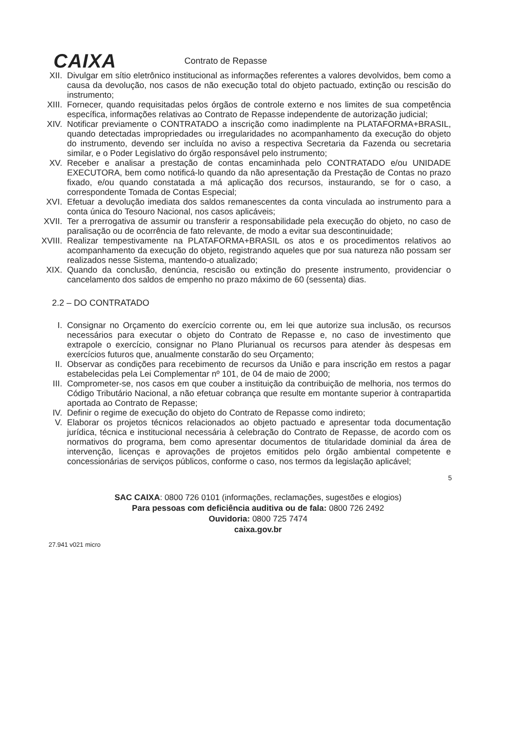CAIXA Contrato de Repasse
XII. Divulgar em sítio eletrônico institucional as informações referentes a valores devolvidos, bem como a causa da devolução, nos casos de não execução total do objeto pactuado, extinção ou rescisão do instrumento;
XIII. Fornecer, quando requisitadas pelos órgãos de controle externo e nos limites de sua competência específica, informações relativas ao Contrato de Repasse independente de autorização judicial;
XIV. Notificar previamente o CONTRATADO a inscrição como inadimplente na PLATAFORMA+BRASIL, quando detectadas impropriedades ou irregularidades no acompanhamento da execução do objeto do instrumento, devendo ser incluída no aviso a respectiva Secretaria da Fazenda ou secretaria similar, e o Poder Legislativo do órgão responsável pelo instrumento;
XV. Receber e analisar a prestação de contas encaminhada pelo CONTRATADO e/ou UNIDADE EXECUTORA, bem como notificá-lo quando da não apresentação da Prestação de Contas no prazo fixado, e/ou quando constatada a má aplicação dos recursos, instaurando, se for o caso, a correspondente Tomada de Contas Especial;
XVI. Efetuar a devolução imediata dos saldos remanescentes da conta vinculada ao instrumento para a conta única do Tesouro Nacional, nos casos aplicáveis;
XVII. Ter a prerrogativa de assumir ou transferir a responsabilidade pela execução do objeto, no caso de paralisação ou de ocorrência de fato relevante, de modo a evitar sua descontinuidade;
XVIII. Realizar tempestivamente na PLATAFORMA+BRASIL os atos e os procedimentos relativos ao acompanhamento da execução do objeto, registrando aqueles que por sua natureza não possam ser realizados nesse Sistema, mantendo-o atualizado;
XIX. Quando da conclusão, denúncia, rescisão ou extinção do presente instrumento, providenciar o cancelamento dos saldos de empenho no prazo máximo de 60 (sessenta) dias.
2.2 – DO CONTRATADO
I. Consignar no Orçamento do exercício corrente ou, em lei que autorize sua inclusão, os recursos necessários para executar o objeto do Contrato de Repasse e, no caso de investimento que extrapole o exercício, consignar no Plano Plurianual os recursos para atender às despesas em exercícios futuros que, anualmente constarão do seu Orçamento;
II. Observar as condições para recebimento de recursos da União e para inscrição em restos a pagar estabelecidas pela Lei Complementar nº 101, de 04 de maio de 2000;
III. Comprometer-se, nos casos em que couber a instituição da contribuição de melhoria, nos termos do Código Tributário Nacional, a não efetuar cobrança que resulte em montante superior à contrapartida aportada ao Contrato de Repasse;
IV. Definir o regime de execução do objeto do Contrato de Repasse como indireto;
V. Elaborar os projetos técnicos relacionados ao objeto pactuado e apresentar toda documentação jurídica, técnica e institucional necessária à celebração do Contrato de Repasse, de acordo com os normativos do programa, bem como apresentar documentos de titularidade dominial da área de intervenção, licenças e aprovações de projetos emitidos pelo órgão ambiental competente e concessionárias de serviços públicos, conforme o caso, nos termos da legislação aplicável;
5
SAC CAIXA: 0800 726 0101 (informações, reclamações, sugestões e elogios)
Para pessoas com deficiência auditiva ou de fala: 0800 726 2492
Ouvidoria: 0800 725 7474
caixa.gov.br
27.941 v021 micro